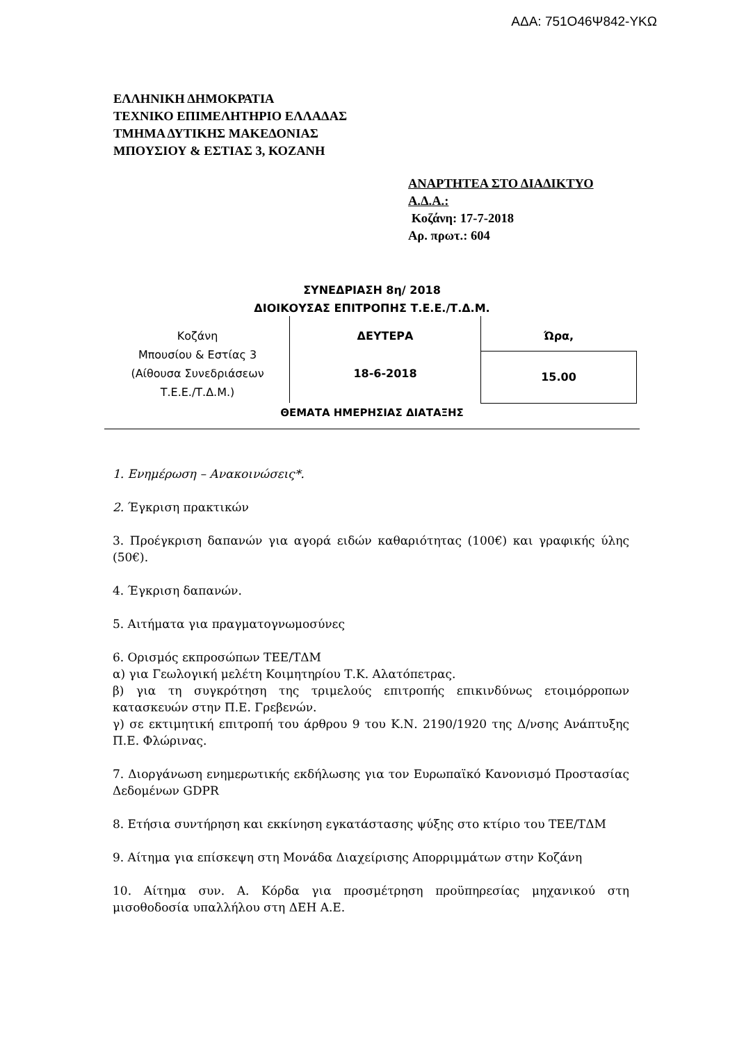ΑΔΑ: 751Ο46Ψ842-ΥΚΩ
ΕΛΛΗΝΙΚΗ ΔΗΜΟΚΡΑΤΙΑ
ΤΕΧΝΙΚΟ ΕΠΙΜΕΛΗΤΗΡΙΟ ΕΛΛΑΔΑΣ
ΤΜΗΜΑ ΔΥΤΙΚΗΣ ΜΑΚΕΔΟΝΙΑΣ
ΜΠΟΥΣΙΟΥ & ΕΣΤΙΑΣ 3, ΚΟΖΑΝΗ
ΑΝΑΡΤΗΤΕΑ ΣΤΟ ΔΙΑΔΙΚΤΥΟ
Α.Δ.Α.:
Κοζάνη: 17-7-2018
Αρ. πρωτ.: 604
ΣΥΝΕΔΡΙΑΣΗ 8η/ 2018
ΔΙΟΙΚΟΥΣΑΣ ΕΠΙΤΡΟΠΗΣ Τ.Ε.Ε./Τ.Δ.Μ.
| Κοζάνη Μπουσίου & Εστίας 3 (Αίθουσα Συνεδριάσεων Τ.Ε.Ε./Τ.Δ.Μ.) | ΔΕΥΤΕΡΑ 18-6-2018 | Ώρα, |
| | | 15.00 |
ΘΕΜΑΤΑ ΗΜΕΡΗΣΙΑΣ ΔΙΑΤΑΞΗΣ
1. Ενημέρωση – Ανακοινώσεις*.
2. Έγκριση πρακτικών
3. Προέγκριση δαπανών για αγορά ειδών καθαριότητας (100€) και γραφικής ύλης (50€).
4. Έγκριση δαπανών.
5. Αιτήματα για πραγματογνωμοσύνες
6. Ορισμός εκπροσώπων ΤΕΕ/ΤΔΜ
α) για Γεωλογική μελέτη Κοιμητηρίου Τ.Κ. Αλατόπετρας.
β) για τη συγκρότηση της τριμελούς επιτροπής επικινδύνως ετοιμόρροπων κατασκευών στην Π.Ε. Γρεβενών.
γ) σε εκτιμητική επιτροπή του άρθρου 9 του Κ.Ν. 2190/1920 της Δ/νσης Ανάπτυξης Π.Ε. Φλώρινας.
7. Διοργάνωση ενημερωτικής εκδήλωσης για τον Ευρωπαϊκό Κανονισμό Προστασίας Δεδομένων GDPR
8. Ετήσια συντήρηση και εκκίνηση εγκατάστασης ψύξης στο κτίριο του ΤΕΕ/ΤΔΜ
9. Αίτημα για επίσκεψη στη Μονάδα Διαχείρισης Απορριμμάτων στην Κοζάνη
10. Αίτημα συν. Α. Κόρδα για προσμέτρηση προϋπηρεσίας μηχανικού στη μισοθοδοσία υπαλλήλου στη ΔΕΗ Α.Ε.